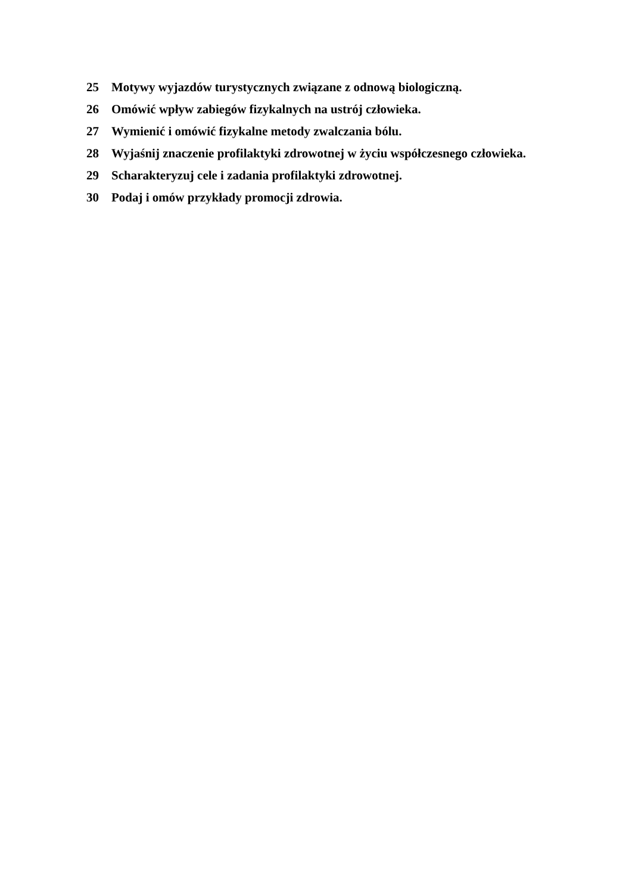25 Motywy wyjazdów turystycznych związane z odnową biologiczną.
26 Omówić wpływ zabiegów fizykalnych na ustrój człowieka.
27 Wymienić i omówić fizykalne metody zwalczania bólu.
28 Wyjaśnij znaczenie profilaktyki zdrowotnej w życiu współczesnego człowieka.
29 Scharakteryzuj cele i zadania profilaktyki zdrowotnej.
30 Podaj i omów przykłady promocji zdrowia.